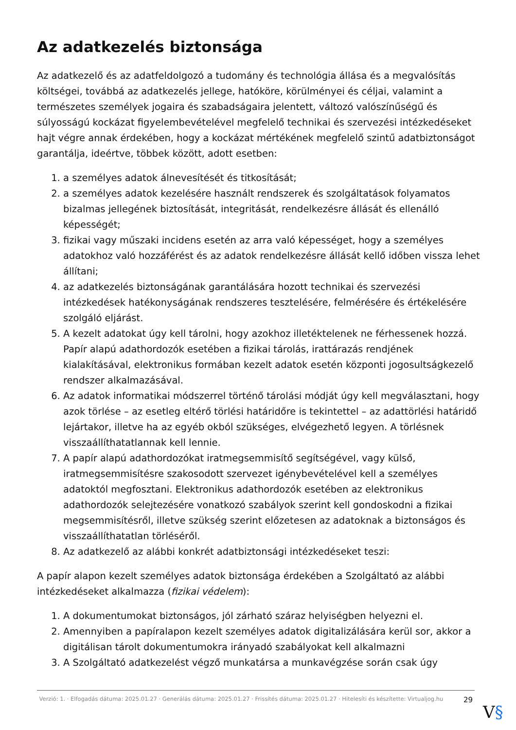Az adatkezelés biztonsága
Az adatkezelő és az adatfeldolgozó a tudomány és technológia állása és a megvalósítás költségei, továbbá az adatkezelés jellege, hatóköre, körülményei és céljai, valamint a természetes személyek jogaira és szabadságaira jelentett, változó valószínűségű és súlyosságú kockázat figyelembevételével megfelelő technikai és szervezési intézkedéseket hajt végre annak érdekében, hogy a kockázat mértékének megfelelő szintű adatbiztonságot garantálja, ideértve, többek között, adott esetben:
1. a személyes adatok álnevesítését és titkosítását;
2. a személyes adatok kezelésére használt rendszerek és szolgáltatások folyamatos bizalmas jellegének biztosítását, integritását, rendelkezésre állását és ellenálló képességét;
3. fizikai vagy műszaki incidens esetén az arra való képességet, hogy a személyes adatokhoz való hozzáférést és az adatok rendelkezésre állását kellő időben vissza lehet állítani;
4. az adatkezelés biztonságának garantálására hozott technikai és szervezési intézkedések hatékonyságának rendszeres tesztelésére, felmérésére és értékelésére szolgáló eljárást.
5. A kezelt adatokat úgy kell tárolni, hogy azokhoz illetéktelenek ne férhessenek hozzá. Papír alapú adathordozók esetében a fizikai tárolás, irattárazás rendjének kialakításával, elektronikus formában kezelt adatok esetén központi jogosultságkezelő rendszer alkalmazásával.
6. Az adatok informatikai módszerrel történő tárolási módját úgy kell megválasztani, hogy azok törlése – az esetleg eltérő törlési határidőre is tekintettel – az adattörlési határidő lejártakor, illetve ha az egyéb okból szükséges, elvégezhető legyen. A törlésnek visszaállíthatatlannak kell lennie.
7. A papír alapú adathordozókat iratmegsemmisítő segítségével, vagy külső, iratmegsemmisítésre szakosodott szervezet igénybevételével kell a személyes adatoktól megfosztani. Elektronikus adathordozók esetében az elektronikus adathordozók selejtezésére vonatkozó szabályok szerint kell gondoskodni a fizikai megsemmisítésről, illetve szükség szerint előzetesen az adatoknak a biztonságos és visszaállíthatatlan törléséről.
8. Az adatkezelő az alábbi konkrét adatbiztonsági intézkedéseket teszi:
A papír alapon kezelt személyes adatok biztonsága érdekében a Szolgáltató az alábbi intézkedéseket alkalmazza (fizikai védelem):
1. A dokumentumokat biztonságos, jól zárható száraz helyiségben helyezni el.
2. Amennyiben a papíralapon kezelt személyes adatok digitalizálására kerül sor, akkor a digitálisan tárolt dokumentumokra irányadó szabályokat kell alkalmazni
3. A Szolgáltató adatkezelést végző munkatársa a munkavégzése során csak úgy
Verzió: 1. · Elfogadás dátuma: 2025.01.27 · Generálás dátuma: 2025.01.27 · Frissítés dátuma: 2025.01.27 · Hitelesíti és készítette: Virtualjog.hu
29
V§